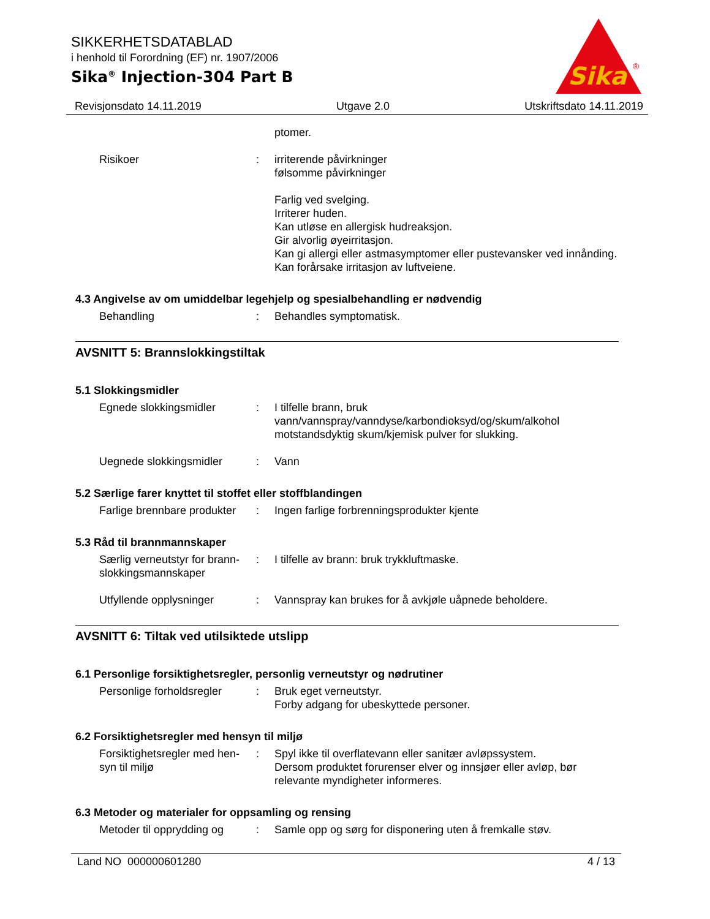SIKKERHETSDATABLAD
i henhold til Forordning (EF) nr. 1907/2006
Sika<sup>®</sup> Injection-304 Part B
Sika
®
Revisjonsdato 14.11.2019 Utgave 2.0 Utskriftsdato 14.11.2019
ptomer.
Risikoer : irriterende påvirkninger
følsomme påvirkninger
Farlig ved svelging.
Irriterer huden.
Kan utløse en allergisk hudreaksjon.
Gir alvorlig øyeirritasjon.
Kan gi allergi eller astmasymptomer eller pustevansker ved innånding.
Kan forårsake irritasjon av luftveiene.
4.3 Angivelse av om umiddelbar legehjelp og spesialbehandling er nødvendig
Behandling : Behandles symptomatisk.
AVSNITT 5: Brannslokkingstiltak
5.1 Slokkingsmidler
Egnede slokkingsmidler : I tilfelle brann, bruk vann/vannspray/vanndyse/karbondioksyd/og/skum/alkohol motstandsdyktig skum/kjemisk pulver for slukking.
Uegnede slokkingsmidler : Vann
5.2 Særlige farer knyttet til stoffet eller stoffblandingen
Farlige brennbare produkter
: Ingen farlige forbrenningsprodukter kjente
5.3 Råd til brannmannskaper
Særlig verneutstyr for brann-slokkingsmannskaper
: I tilfelle av brann: bruk trykkluftmaske.
Utfyllende opplysninger : Vannspray kan brukes for å avkjøle uåpnede beholdere.
AVSNITT 6: Tiltak ved utilsiktede utslipp
6.1 Personlige forsiktighetsregler, personlig verneutstyr og nødrutiner
Personlige forholdsregler
: Bruk eget verneutstyr.
Forby adgang for ubeskyttede personer.
6.2 Forsiktighetsregler med hensyn til miljø
Forsiktighetsregler med hen-syn til miljø
: Spyl ikke til overflatevann eller sanitær avløpssystem.
Dersom produktet forurenser elver og innsjøer eller avløp, bør relevante myndigheter informeres.
6.3 Metoder og materialer for oppsamling og rensing
Metoder til opprydding og
: Samle opp og sørg for disponering uten å fremkalle støv.
Land NO 000000601280 4 / 13